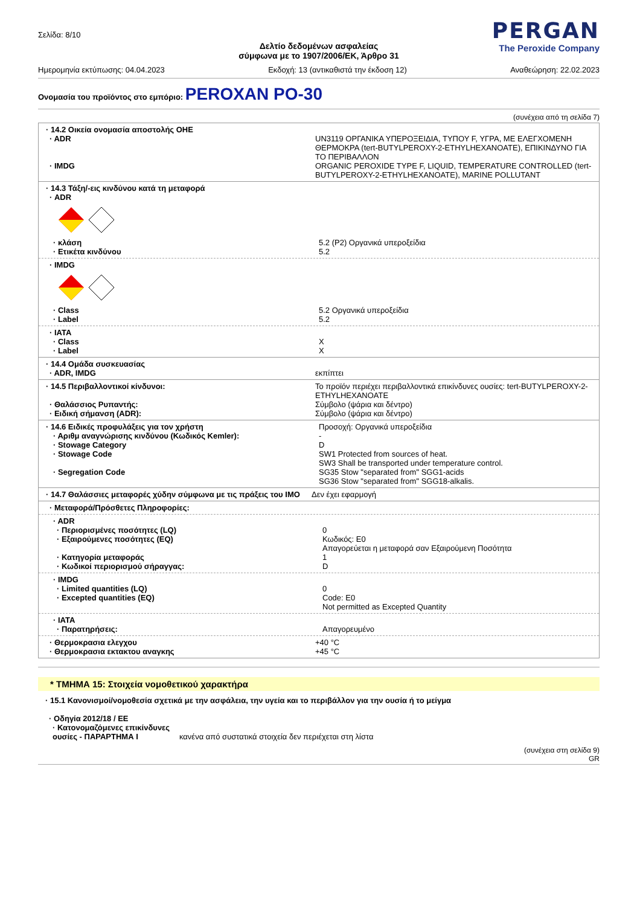Σελίδα: 8/10
PERGAN
The Peroxide Company
Δελτίο δεδομένων ασφαλείας
σύμφωνα με το 1907/2006/ΕΚ, Άρθρο 31
Ημερομηνία εκτύπωσης: 04.04.2023 Εκδοχή: 13 (αντικαθιστά την έκδοση 12) Αναθεώρηση: 22.02.2023
Ονομασία του προϊόντος στο εμπόριο: PEROXAN PO-30
(συνέχεια από τη σελίδα 7)
| · 14.2 Οικεία ονομασία αποστολής ΟΗΕ | |
| · ADR | UN3119 ΟΡΓΑΝΙΚΑ ΥΠΕΡΟΞΕΙΔΙΑ, ΤΥΠΟΥ F, ΥΓΡΑ, ΜΕ ΕΛΕΓΧΟΜΕΝΗ ΘΕΡΜΟΚΡΑ (tert-BUTYLPEROXY-2-ETHYLHEXANOATE), ΕΠΙΚΙΝΔΥΝΟ ΓΙΑ ΤΟ ΠΕΡΙΒΑΛΛΟΝ |
| · IMDG | ORGANIC PEROXIDE TYPE F, LIQUID, TEMPERATURE CONTROLLED (tert-BUTYLPEROXY-2-ETHYLHEXANOATE), MARINE POLLUTANT |
· 14.3 Τάξη/-εις κινδύνου κατά τη μεταφορά
· ADR
| · κλάση | 5.2 (P2) Οργανικά υπεροξείδια |
| · Ετικέτα κινδύνου | 5.2 |
· IMDG
| · Class | 5.2 Οργανικά υπεροξείδια |
| · Label | 5.2 |
| · IATA | |
| · Class | X |
| · Label | X |
| · 14.4 Ομάδα συσκευασίας | |
| · ADR, IMDG | εκπίπτει |
| · 14.5 Περιβαλλοντικοί κίνδυνοι: | Το προϊόν περιέχει περιβαλλοντικά επικίνδυνες ουσίες: tert-BUTYLPEROXY-2-ETHYLHEXANOATE |
| · Θαλάσσιος Ρυπαντής: | Σύμβολο (ψάρια και δέντρο) |
| · Ειδική σήμανση (ADR): | Σύμβολο (ψάρια και δέντρο) |
| · 14.6 Ειδικές προφυλάξεις για τον χρήστη | Προσοχή: Οργανικά υπεροξείδια |
| · Αριθμ αναγνώρισης κινδύνου (Κωδικός Kemler): | - |
| · Stowage Category | D |
| · Stowage Code | SW1 Protected from sources of heat. SW3 Shall be transported under temperature control. |
| · Segregation Code | SG35 Stow "separated from" SGG1-acids SG36 Stow "separated from" SGG18-alkalis. |
| · 14.7 Θαλάσσιες μεταφορές χύδην σύμφωνα με τις πράξεις του IMO | Δεν έχει εφαρμογή |
· Μεταφορά/Πρόσθετες Πληροφορίες:
| · ADR | |
| · Περιορισμένες ποσότητες (LQ) | 0 |
| · Εξαιρούμενες ποσότητες (EQ) | Κωδικός: E0 Απαγορεύεται η μεταφορά σαν Εξαιρούμενη Ποσότητα |
| · Κατηγορία μεταφοράς | 1 |
| · Κωδικοί περιορισμού σήραγγας: | D |
| · IMDG | |
| · Limited quantities (LQ) | 0 |
| · Excepted quantities (EQ) | Code: E0 Not permitted as Excepted Quantity |
| · IATA | |
| · Παρατηρήσεις: | Απαγορευμένο |
| · Θερμοκρασια ελεγχου | +40 °C |
| · Θερμοκρασια εκτακτου αναγκης | +45 °C |
* ΤΜΗΜΑ 15: Στοιχεία νομοθετικού χαρακτήρα
· 15.1 Κανονισμοί/νομοθεσία σχετικά με την ασφάλεια, την υγεία και το περιβάλλον για την ουσία ή το μείγμα
· Οδηγία 2012/18 / ΕΕ
| · Κατονομαζόμενες επικίνδυνες ουσίες - ΠΑΡΑΡΤΗΜΑ I | κανένα από συστατικά στοιχεία δεν περιέχεται στη λίστα |
(συνέχεια στη σελίδα 9)
GR